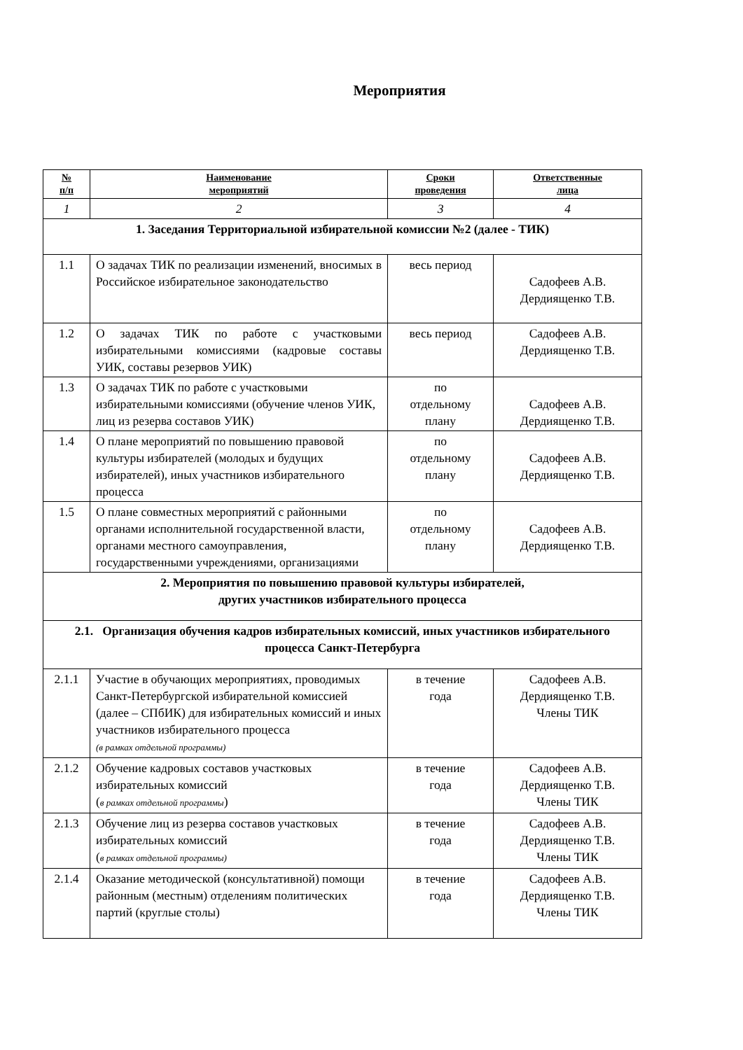Мероприятия
| № п/п | Наименование мероприятий | Сроки проведения | Ответственные лица |
| --- | --- | --- | --- |
| 1 | 2 | 3 | 4 |
| 1. Заседания Территориальной избирательной комиссии №2 (далее - ТИК) | | | |
| 1.1 | О задачах ТИК по реализации изменений, вносимых в Российское избирательное законодательство | весь период | Садофеев А.В. Дердиященко Т.В. |
| 1.2 | О задачах ТИК по работе с участковыми избирательными комиссиями (кадровые составы УИК, составы резервов УИК) | весь период | Садофеев А.В. Дердиященко Т.В. |
| 1.3 | О задачах ТИК по работе с участковыми избирательными комиссиями (обучение членов УИК, лиц из резерва составов УИК) | по отдельному плану | Садофеев А.В. Дердиященко Т.В. |
| 1.4 | О плане мероприятий по повышению правовой культуры избирателей (молодых и будущих избирателей), иных участников избирательного процесса | по отдельному плану | Садофеев А.В. Дердиященко Т.В. |
| 1.5 | О плане совместных мероприятий с районными органами исполнительной государственной власти, органами местного самоуправления, государственными учреждениями, организациями | по отдельному плану | Садофеев А.В. Дердиященко Т.В. |
| 2. Мероприятия по повышению правовой культуры избирателей, других участников избирательного процесса | | | |
| 2.1. Организация обучения кадров избирательных комиссий, иных участников избирательного процесса Санкт-Петербурга | | | |
| 2.1.1 | Участие в обучающих мероприятиях, проводимых Санкт-Петербургской избирательной комиссией (далее – СПбИК) для избирательных комиссий и иных участников избирательного процесса (в рамках отдельной программы) | в течение года | Садофеев А.В. Дердиященко Т.В. Члены ТИК |
| 2.1.2 | Обучение кадровых составов участковых избирательных комиссий ( в рамках отдельной программы ) | в течение года | Садофеев А.В. Дердиященко Т.В. Члены ТИК |
| 2.1.3 | Обучение лиц из резерва составов участковых избирательных комиссий ( в рамках отдельной программы) | в течение года | Садофеев А.В. Дердиященко Т.В. Члены ТИК |
| 2.1.4 | Оказание методической (консультативной) помощи районным (местным) отделениям политических партий (круглые столы) | в течение года | Садофеев А.В. Дердиященко Т.В. Члены ТИК |